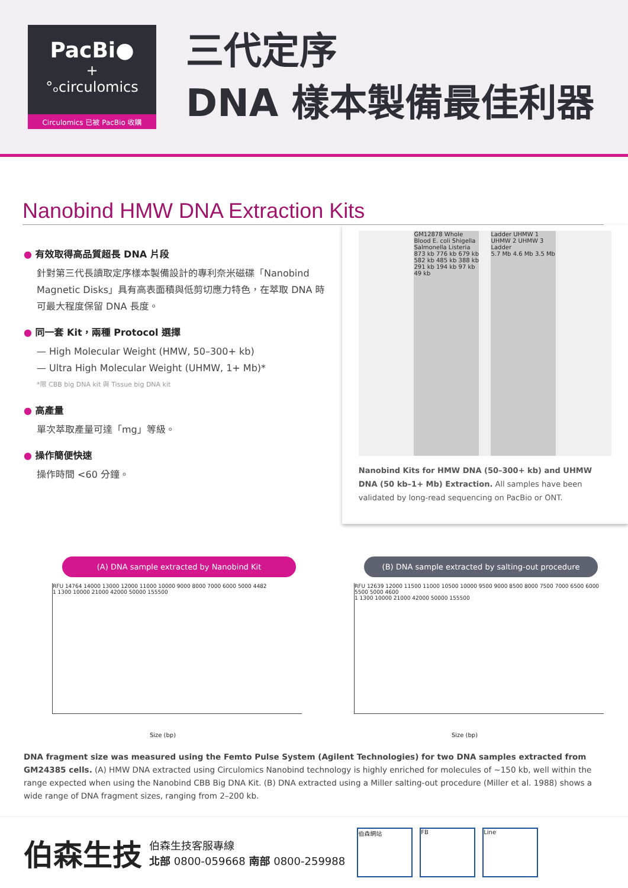PacBi●
+
°ₒcirculomics
Circulomics 已被 PacBio 收購
三代定序
DNA 樣本製備最佳利器
Nanobind HMW DNA Extraction Kits
● 有效取得高品質超長 DNA 片段
針對第三代長讀取定序樣本製備設計的專利奈米磁碟「Nanobind Magnetic Disks」具有高表面積與低剪切應力特色，在萃取 DNA 時可最大程度保留 DNA 長度。
● 同一套 Kit，兩種 Protocol 選擇
— High Molecular Weight (HMW, 50–300+ kb)
— Ultra High Molecular Weight (UHMW, 1+ Mb)*
*限 CBB big DNA kit 與 Tissue big DNA kit
● 高產量
單次萃取產量可達「mg」等級。
● 操作簡便快速
操作時間 <60 分鐘。
GM12878 Whole Blood E. coli Shigella Salmonella Listeria
873 kb 776 kb 679 kb 582 kb 485 kb 388 kb 291 kb 194 kb 97 kb 49 kb
Ladder UHMW 1 UHMW 2 UHMW 3 Ladder
5.7 Mb 4.6 Mb 3.5 Mb
Nanobind Kits for HMW DNA (50–300+ kb) and UHMW DNA (50 kb–1+ Mb) Extraction. All samples have been validated by long-read sequencing on PacBio or ONT.
(A) DNA sample extracted by Nanobind Kit
RFU 14764 14000 13000 12000 11000 10000 9000 8000 7000 6000 5000 4482
1 1300 10000 21000 42000 50000 155500
Size (bp)
(B) DNA sample extracted by salting-out procedure
RFU 12639 12000 11500 11000 10500 10000 9500 9000 8500 8000 7500 7000 6500 6000 5500 5000 4600
1 1300 10000 21000 42000 50000 155500
Size (bp)
DNA fragment size was measured using the Femto Pulse System (Agilent Technologies) for two DNA samples extracted from GM24385 cells. (A) HMW DNA extracted using Circulomics Nanobind technology is highly enriched for molecules of ~150 kb, well within the range expected when using the Nanobind CBB Big DNA Kit. (B) DNA extracted using a Miller salting-out procedure (Miller et al. 1988) shows a wide range of DNA fragment sizes, ranging from 2–200 kb.
伯森生技
伯森生技客服專線
北部 0800-059668 南部 0800-259988
伯森網站 FB Line